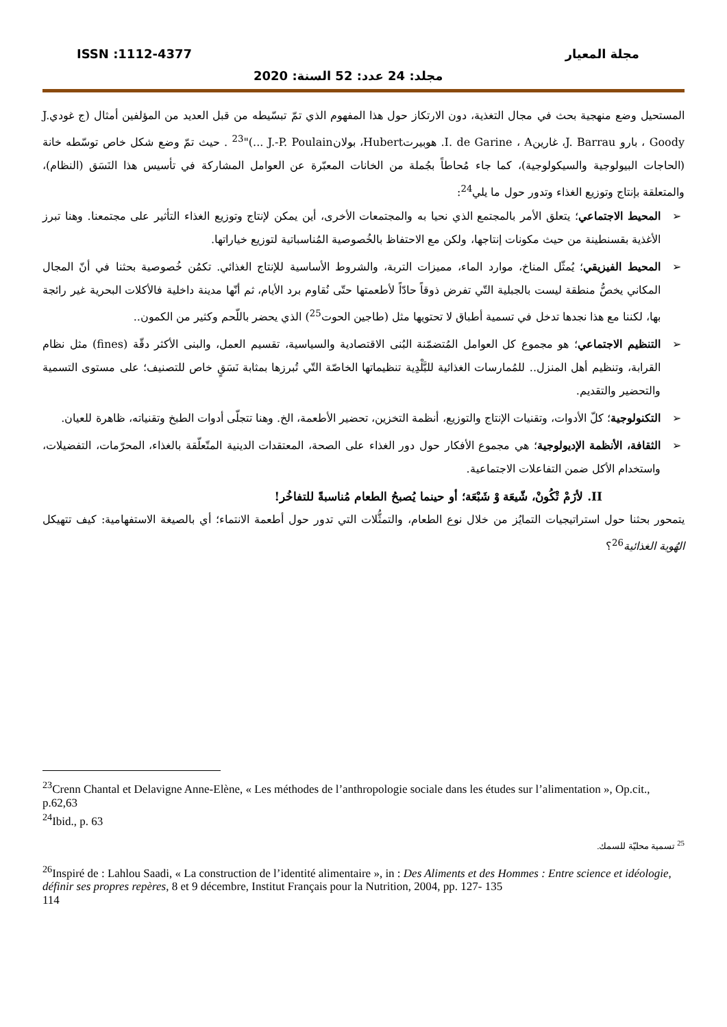مجلة المعيار ISSN :1112-4377
مجلد: 24 عدد: 52 السنة: 2020
المستحيل وضع منهجية بحث في مجال التغذية، دون الارتكاز حول هذا المفهوم الذي تمّ تبسّيطه من قبل العديد من المؤلفين أمثال (ج غوديJ. Goody ، بارو J. Barrau، غارينI. de Garine ، A. هوبيرتHubert، بولانJ.-P. Poulain ...)"<sup>23</sup> . حيث تمّ وضع شكل خاص توسّطه خانة (الحاجات البيولوجية والسيكولوجية)، كما جاء مُحاطاً بجُملة من الخانات المعبّرة عن العوامل المشاركة في تأسيس هذا النَسَق (النظام)، والمتعلقة بإنتاج وتوزيع الغذاء وتدور حول ما يلي<sup>24</sup>:
➢ المحيط الاجتماعي؛ يتعلق الأمر بالمجتمع الذي نحيا به والمجتمعات الأخرى، أين يمكن لإنتاج وتوزيع الغذاء التأثير على مجتمعنا. وهنا تبرز الأغذية بقسنطينة من حيث مكونات إنتاجها، ولكن مع الاحتفاظ بالخُصوصية المُناسباتية لتوزيع خياراتها.
➢ المحيط الفيزيقي؛ يُمثّل المناخ، موارد الماء، مميزات التربة، والشروط الأساسية للإنتاج الغذائي. تكمُن خُصوصية بحثنا في أنّ المجال المكاني يخصُّ منطقة ليست بالجبلية التّي تفرض ذوقاً حادّاً لأطعمتها حتّى نُقاوم برد الأيام، ثم أنّها مدينة داخلية فالأكلات البحرية غير رائجة بها، لكننا مع هذا نجدها تدخل في تسمية أطباق لا تحتويها مثل (طاجين الحوت<sup>25</sup>) الذي يحضر باللّحم وكثير من الكمون..
➢ التنظيم الاجتماعي؛ هو مجموع كل العوامل المُتضمّنة البُنى الاقتصادية والسياسية، تقسيم العمل، والبنى الأكثر دقّة (fines) مثل نظام القرابة، وتنظيم أهل المنزل.. للمُمارسات الغذائية للبَّلْدِية تنظيماتها الخاصّة التّي تُبرزها بمثابة نَسَقٍ خاص للتصنيف؛ على مستوى التسمية والتحضير والتقديم.
➢ التكنولوجية؛ كلّ الأدوات، وتقنيات الإنتاج والتوزيع، أنظمة التخزين، تحضير الأطعمة، الخ. وهنا تتجلّى أدوات الطبخ وتقنياته، ظاهرة للعيان.
➢ الثقافة، الأنظمة الإديولوجية؛ هي مجموع الأفكار حول دور الغذاء على الصحة، المعتقدات الدينية المتّعلّقة بالغذاء، المحرّمات، التفضيلات، واستخدام الأكل ضمن التفاعلات الاجتماعية.
II. لأزَمْ تْكُونْ، شّيعَة وْ شَبْعَة؛ أو حينما يُصبحُ الطعام مُناسبةً للتفاخُر!
يتمحور بحثنا حول استراتيجيات التمايُز من خلال نوع الطعام، والتمثُّلات التي تدور حول أطعمة الانتماء؛ أي بالصيغة الاستفهامية: كيف تتهيكل الهُوية الغذائية<sup>26</sup>؟
<sup>23</sup> Crenn Chantal et Delavigne Anne-Elène, « Les méthodes de l’anthropologie sociale dans les études sur l’alimentation », Op.cit., p.62,63
<sup>24</sup> Ibid., p. 63
<sup>25</sup> تسمية محليّة للسمك.
<sup>26</sup> Inspiré de : Lahlou Saadi, « La construction de l’identité alimentaire », in : Des Aliments et des Hommes : Entre science et idéologie, définir ses propres repères, 8 et 9 décembre, Institut Français pour la Nutrition, 2004, pp. 127- 135
114